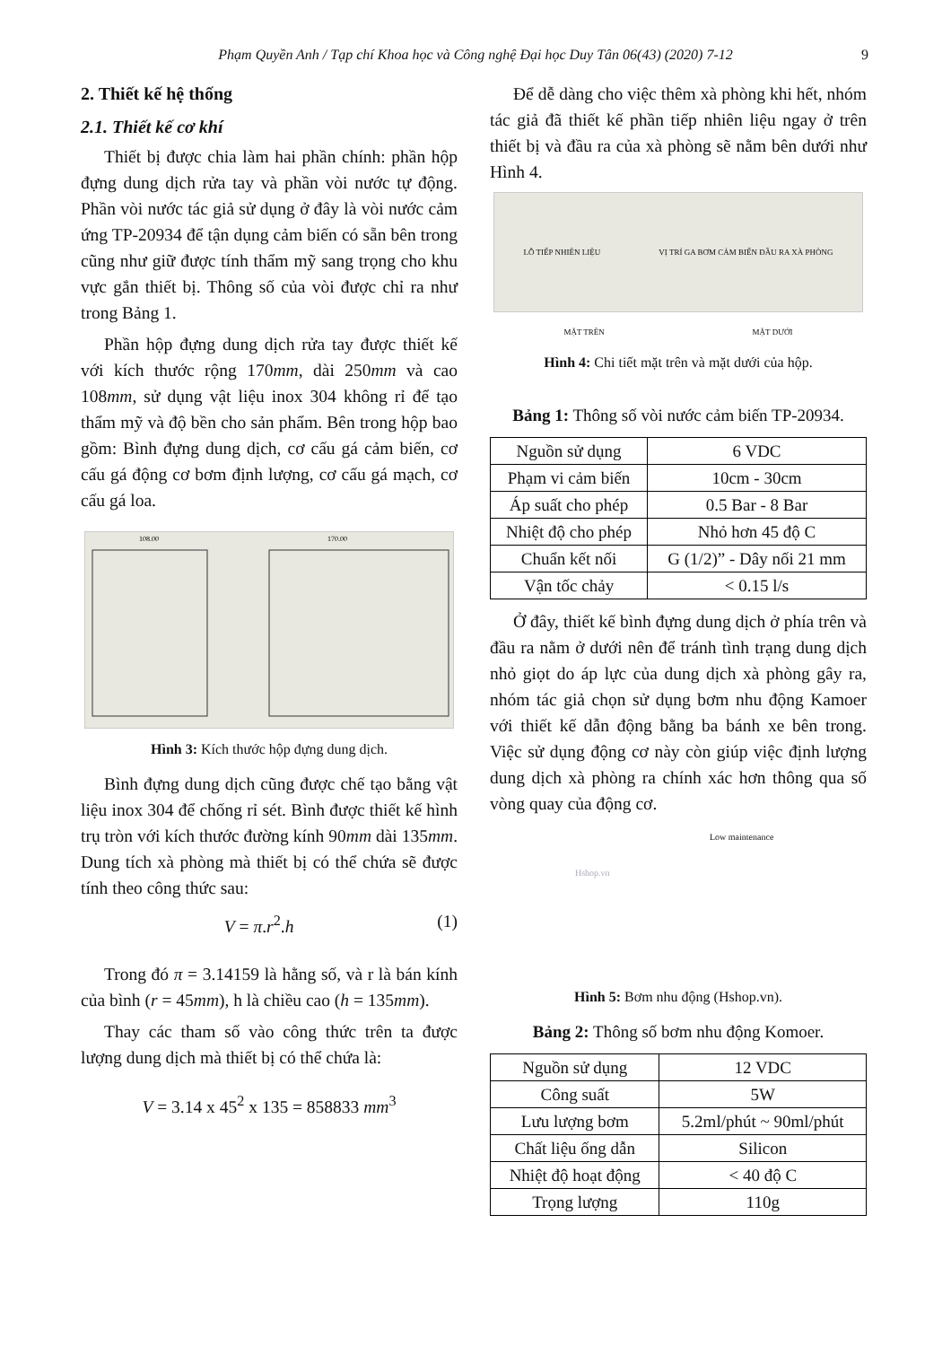Phạm Quyền Anh / Tạp chí Khoa học và Công nghệ Đại học Duy Tân 06(43) (2020) 7-12 9
2. Thiết kế hệ thống
2.1. Thiết kế cơ khí
Thiết bị được chia làm hai phần chính: phần hộp đựng dung dịch rửa tay và phần vòi nước tự động. Phần vòi nước tác giả sử dụng ở đây là vòi nước cảm ứng TP-20934 để tận dụng cảm biến có sẵn bên trong cũng như giữ được tính thẩm mỹ sang trọng cho khu vực gắn thiết bị. Thông số của vòi được chỉ ra như trong Bảng 1.
Phần hộp đựng dung dịch rửa tay được thiết kế với kích thước rộng 170mm, dài 250mm và cao 108mm, sử dụng vật liệu inox 304 không rỉ để tạo thẩm mỹ và độ bền cho sản phẩm. Bên trong hộp bao gồm: Bình đựng dung dịch, cơ cấu gá cảm biến, cơ cấu gá động cơ bơm định lượng, cơ cấu gá mạch, cơ cấu gá loa.
108.00
170.00
Hình 3: Kích thước hộp đựng dung dịch.
Bình đựng dung dịch cũng được chế tạo bằng vật liệu inox 304 để chống rỉ sét. Bình được thiết kế hình trụ tròn với kích thước đường kính 90mm dài 135mm. Dung tích xà phòng mà thiết bị có thể chứa sẽ được tính theo công thức sau:
V = π.r<sup>2</sup>.h (1)
Trong đó π = 3.14159 là hằng số, và r là bán kính của bình (r = 45mm), h là chiều cao (h = 135mm).
Thay các tham số vào công thức trên ta được lượng dung dịch mà thiết bị có thể chứa là:
V = 3.14 x 45<sup>2</sup> x 135 = 858833 mm<sup>3</sup>
Để dễ dàng cho việc thêm xà phòng khi hết, nhóm tác giả đã thiết kế phần tiếp nhiên liệu ngay ở trên thiết bị và đầu ra của xà phòng sẽ nằm bên dưới như Hình 4.
LỖ TIẾP NHIÊN LIỆU VỊ TRÍ GA BƠM CẢM BIẾN ĐẦU RA XÀ PHÒNG
MẶT TRÊN MẶT DƯỚI
Hình 4: Chi tiết mặt trên và mặt dưới của hộp.
Bảng 1: Thông số vòi nước cảm biến TP-20934.
| Nguồn sử dụng | 6 VDC |
| Phạm vi cảm biến | 10cm - 30cm |
| Áp suất cho phép | 0.5 Bar - 8 Bar |
| Nhiệt độ cho phép | Nhỏ hơn 45 độ C |
| Chuẩn kết nối | G (1/2)” - Dây nối 21 mm |
| Vận tốc chảy | < 0.15 l/s |
Ở đây, thiết kế bình đựng dung dịch ở phía trên và đầu ra nằm ở dưới nên để tránh tình trạng dung dịch nhỏ giọt do áp lực của dung dịch xà phòng gây ra, nhóm tác giả chọn sử dụng bơm nhu động Kamoer với thiết kế dẫn động bằng ba bánh xe bên trong. Việc sử dụng động cơ này còn giúp việc định lượng dung dịch xà phòng ra chính xác hơn thông qua số vòng quay của động cơ.
Low maintenance
Hshop.vn
Hình 5: Bơm nhu động (Hshop.vn).
Bảng 2: Thông số bơm nhu động Komoer.
| Nguồn sử dụng | 12 VDC |
| Công suất | 5W |
| Lưu lượng bơm | 5.2ml/phút ~ 90ml/phút |
| Chất liệu ống dẫn | Silicon |
| Nhiệt độ hoạt động | < 40 độ C |
| Trọng lượng | 110g |